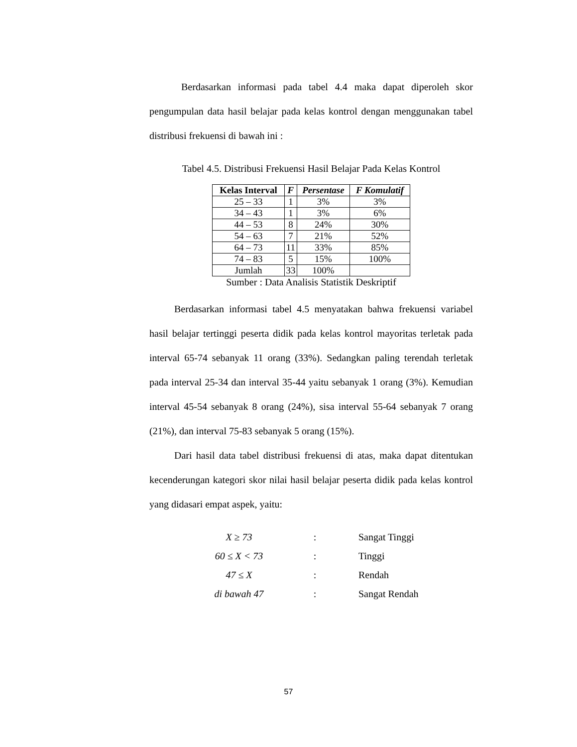Berdasarkan informasi pada tabel 4.4 maka dapat diperoleh skor pengumpulan data hasil belajar pada kelas kontrol dengan menggunakan tabel distribusi frekuensi di bawah ini :
Tabel 4.5. Distribusi Frekuensi Hasil Belajar Pada Kelas Kontrol
| Kelas Interval | F | Persentase | F Komulatif |
| --- | --- | --- | --- |
| 25 – 33 | 1 | 3% | 3% |
| 34 – 43 | 1 | 3% | 6% |
| 44 – 53 | 8 | 24% | 30% |
| 54 – 63 | 7 | 21% | 52% |
| 64 – 73 | 11 | 33% | 85% |
| 74 – 83 | 5 | 15% | 100% |
| Jumlah | 33 | 100% | |
Sumber : Data Analisis Statistik Deskriptif
Berdasarkan informasi tabel 4.5 menyatakan bahwa frekuensi variabel hasil belajar tertinggi peserta didik pada kelas kontrol mayoritas terletak pada interval 65-74 sebanyak 11 orang (33%). Sedangkan paling terendah terletak pada interval 25-34 dan interval 35-44 yaitu sebanyak 1 orang (3%). Kemudian interval 45-54 sebanyak 8 orang (24%), sisa interval 55-64 sebanyak 7 orang (21%), dan interval 75-83 sebanyak 5 orang (15%).
Dari hasil data tabel distribusi frekuensi di atas, maka dapat ditentukan kecenderungan kategori skor nilai hasil belajar peserta didik pada kelas kontrol yang didasari empat aspek, yaitu:
X ≥ 73: Sangat Tinggi
60 ≤ X < 73: Tinggi
47 ≤ X: Rendah
di bawah 47: Sangat Rendah
57